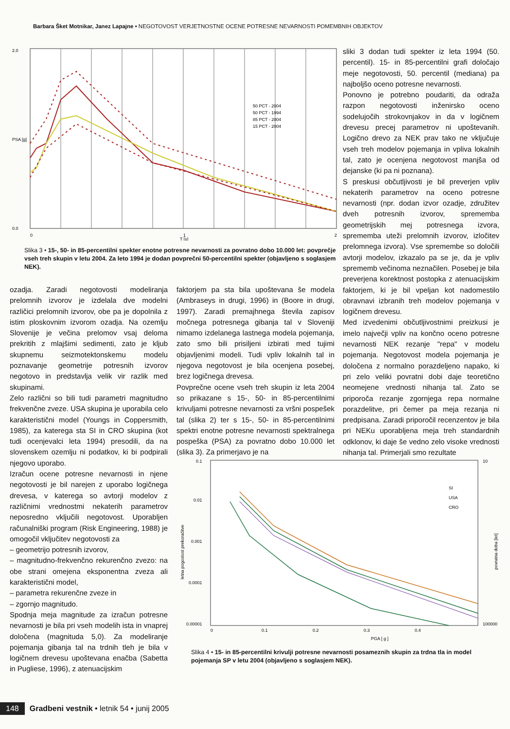Barbara Šket Motnikar, Janez Lapajne • NEGOTOVOST VERJETNOSTNE OCENE POTRESNE NEVARNOSTI POMEMBNIH OBJEKTOV
2.0
PSA [g]
0.0
0
1
2
T [s]
50 PCT - 2004
50 PCT - 1994
85 PCT - 2004
15 PCT - 2004
Slika 3 • 15-, 50- in 85-percentilni spekter enotne potresne nevarnosti za povratno dobo 10.000 let: povprečje vseh treh skupin v letu 2004. Za leto 1994 je dodan povprečni 50-percentilni spekter (objavljeno s soglasjem NEK).
sliki 3 dodan tudi spekter iz leta 1994 (50. percentil). 15- in 85-percentilni grafi določajo meje negotovosti, 50. percentil (mediana) pa najboljšo oceno potresne nevarnosti.
Ponovno je potrebno poudariti, da odraža razpon negotovosti inženirsko oceno sodelujočih strokovnjakov in da v logičnem drevesu precej parametrov ni upoštevanih. Logično drevo za NEK prav tako ne vključuje vseh treh modelov pojemanja in vpliva lokalnih tal, zato je ocenjena negotovost manjša od dejanske (ki pa ni poznana).
S preskusi občutljivosti je bil preverjen vpliv nekaterih parametrov na oceno potresne nevarnosti (npr. dodan izvor ozadje, združitev dveh potresnih izvorov, sprememba geometrijskih mej potresnega izvora, sprememba uteži prelomnih izvorov, izločitev prelomnega izvora). Vse spremembe so določili avtorji modelov, izkazalo pa se je, da je vpliv sprememb večinoma neznačilen. Posebej je bila preverjena korektnost postopka z atenuacijskim faktorjem, ki je bil vpeljan kot nadomestilo obravnavi izbranih treh modelov pojemanja v logičnem drevesu.
Med izvedenimi občutljivostnimi preizkusi je imelo največji vpliv na končno oceno potresne nevarnosti NEK rezanje "repa" v modelu pojemanja. Negotovost modela pojemanja je določena z normalno porazdeljeno napako, ki pri zelo veliki povratni dobi daje teoretično neomejene vrednosti nihanja tal. Zato se priporoča rezanje zgornjega repa normalne porazdelitve, pri čemer pa meja rezanja ni predpisana. Zaradi priporočil recenzentov je bila pri NEKu uporabljena meja treh standardnih odklonov, ki daje še vedno zelo visoke vrednosti nihanja tal. Primerjali smo rezultate
ozadja. Zaradi negotovosti modeliranja prelomnih izvorov je izdelala dve modelni različici prelomnih izvorov, obe pa je dopolnila z istim ploskovnim izvorom ozadja. Na ozemlju Slovenije je večina prelomov vsaj deloma prekritih z mlajšimi sedimenti, zato je kljub skupnemu seizmotektonskemu modelu poznavanje geometrije potresnih izvorov negotovo in predstavlja velik vir razlik med skupinami.
Zelo različni so bili tudi parametri magnitudno frekvenčne zveze. USA skupina je uporabila celo karakteristični model (Youngs in Coppersmith, 1985), za katerega sta SI in CRO skupina (kot tudi ocenjevalci leta 1994) presodili, da na slovenskem ozemlju ni podatkov, ki bi podpirali njegovo uporabo.
Izračun ocene potresne nevarnosti in njene negotovosti je bil narejen z uporabo logičnega drevesa, v katerega so avtorji modelov z različnimi vrednostmi nekaterih parametrov neposredno vključili negotovost. Uporabljen računalniški program (Risk Engineering, 1988) je omogočil vključitev negotovosti za
– geometrijo potresnih izvorov,
– magnitudno-frekvenčno rekurenčno zvezo: na obe strani omejena eksponentna zveza ali karakteristični model,
– parametra rekurenčne zveze in
– zgornjo magnitudo.
Spodnja meja magnitude za izračun potresne nevarnosti je bila pri vseh modelih ista in vnaprej določena (magnituda 5,0). Za modeliranje pojemanja gibanja tal na trdnih tleh je bila v logičnem drevesu upoštevana enačba (Sabetta in Pugliese, 1996), z atenuacijskim
faktorjem pa sta bila upoštevana še modela (Ambraseys in drugi, 1996) in (Boore in drugi, 1997). Zaradi premajhnega števila zapisov močnega potresnega gibanja tal v Sloveniji nimamo izdelanega lastnega modela pojemanja, zato smo bili prisiljeni izbirati med tujimi objavljenimi modeli. Tudi vpliv lokalnih tal in njegova negotovost je bila ocenjena posebej, brez logičnega drevesa.
Povprečne ocene vseh treh skupin iz leta 2004 so prikazane s 15-, 50- in 85-percentilnimi krivuljami potresne nevarnosti za vršni pospešek tal (slika 2) ter s 15-, 50- in 85-percentilnimi spektri enotne potresne nevarnosti spektralnega pospeška (PSA) za povratno dobo 10.000 let (slika 3). Za primerjavo je na
0.1
0.01
0.001
0.0001
0.00001
0
0.1
0.2
0.3
0.4
PGA [ g ]
10
100000
SI
USA
CRO
letna pogostost prekoračitve
povratna doba [let]
Slika 4 • 15- in 85-percentilni krivulji potresne nevarnosti posameznih skupin za trdna tla in model pojemanja SP v letu 2004 (objavljeno s soglasjem NEK).
148 Gradbeni vestnik • letnik 54 • junij 2005